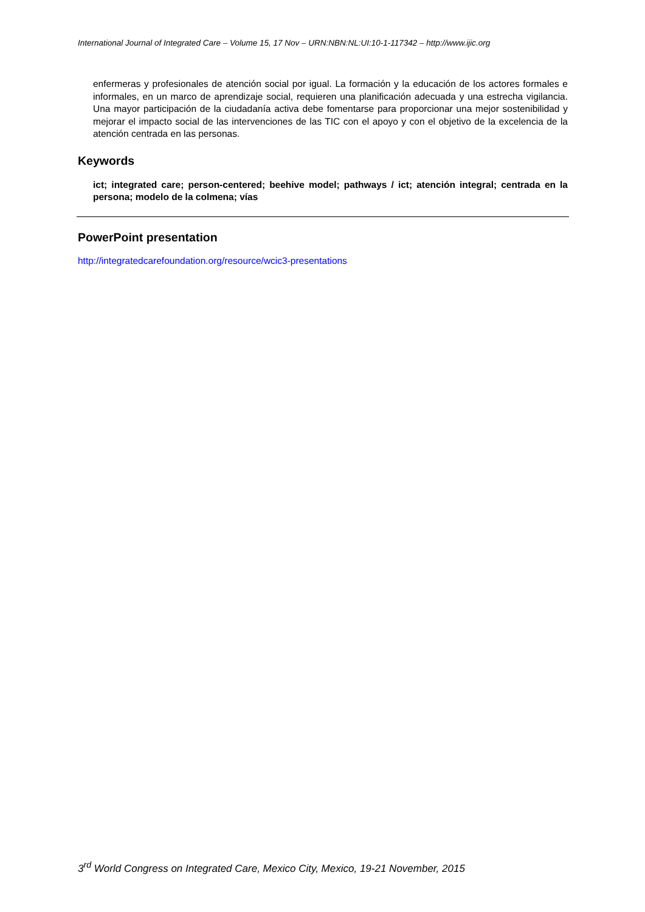International Journal of Integrated Care – Volume 15, 17 Nov – URN:NBN:NL:UI:10-1-117342 – http://www.ijic.org
enfermeras y profesionales de atención social por igual. La formación y la educación de los actores formales e informales, en un marco de aprendizaje social, requieren una planificación adecuada y una estrecha vigilancia. Una mayor participación de la ciudadanía activa debe fomentarse para proporcionar una mejor sostenibilidad y mejorar el impacto social de las intervenciones de las TIC con el apoyo y con el objetivo de la excelencia de la atención centrada en las personas.
Keywords
ict; integrated care; person-centered; beehive model; pathways / ict; atención integral; centrada en la persona; modelo de la colmena; vías
PowerPoint presentation
http://integratedcarefoundation.org/resource/wcic3-presentations
3<sup>rd</sup> World Congress on Integrated Care, Mexico City, Mexico, 19-21 November, 2015